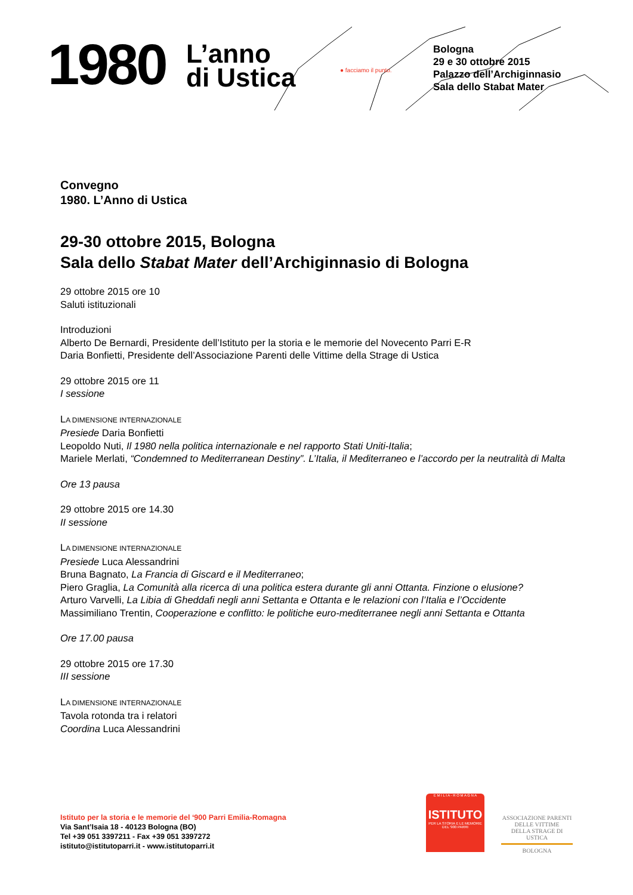1980
L’anno
di Ustica
● facciamo il punto.
Bologna
29 e 30 ottobre 2015
Palazzo dell’Archiginnasio
Sala dello Stabat Mater
Convegno
1980. L’Anno di Ustica
29-30 ottobre 2015, Bologna
Sala dello Stabat Mater dell’Archiginnasio di Bologna
29 ottobre 2015 ore 10
Saluti istituzionali
Introduzioni
Alberto De Bernardi, Presidente dell’Istituto per la storia e le memorie del Novecento Parri E-R
Daria Bonfietti, Presidente dell’Associazione Parenti delle Vittime della Strage di Ustica
29 ottobre 2015 ore 11
I sessione
LA DIMENSIONE INTERNAZIONALE
Presiede Daria Bonfietti
Leopoldo Nuti, Il 1980 nella politica internazionale e nel rapporto Stati Uniti-Italia;
Mariele Merlati, “Condemned to Mediterranean Destiny”. L’Italia, il Mediterraneo e l’accordo per la neutralità di Malta
Ore 13 pausa
29 ottobre 2015 ore 14.30
II sessione
LA DIMENSIONE INTERNAZIONALE
Presiede Luca Alessandrini
Bruna Bagnato, La Francia di Giscard e il Mediterraneo;
Piero Graglia, La Comunità alla ricerca di una politica estera durante gli anni Ottanta. Finzione o elusione?
Arturo Varvelli, La Libia di Gheddafi negli anni Settanta e Ottanta e le relazioni con l’Italia e l’Occidente
Massimiliano Trentin, Cooperazione e conflitto: le politiche euro-mediterranee negli anni Settanta e Ottanta
Ore 17.00 pausa
29 ottobre 2015 ore 17.30
III sessione
LA DIMENSIONE INTERNAZIONALE
Tavola rotonda tra i relatori
Coordina Luca Alessandrini
Istituto per la storia e le memorie del ‘900 Parri Emilia-Romagna
Via Sant’Isaia 18 - 40123 Bologna (BO)
Tel +39 051 3397211 - Fax +39 051 3397272
istituto@istitutoparri.it - www.istitutoparri.it
E M I L I A - R O M A G N A
ISTITUTO
PER LA STORIA E LE MEMORIE DEL '900 PARRI
ASSOCIAZIONE PARENTI
DELLE VITTIME
DELLA STRAGE DI USTICA
BOLOGNA